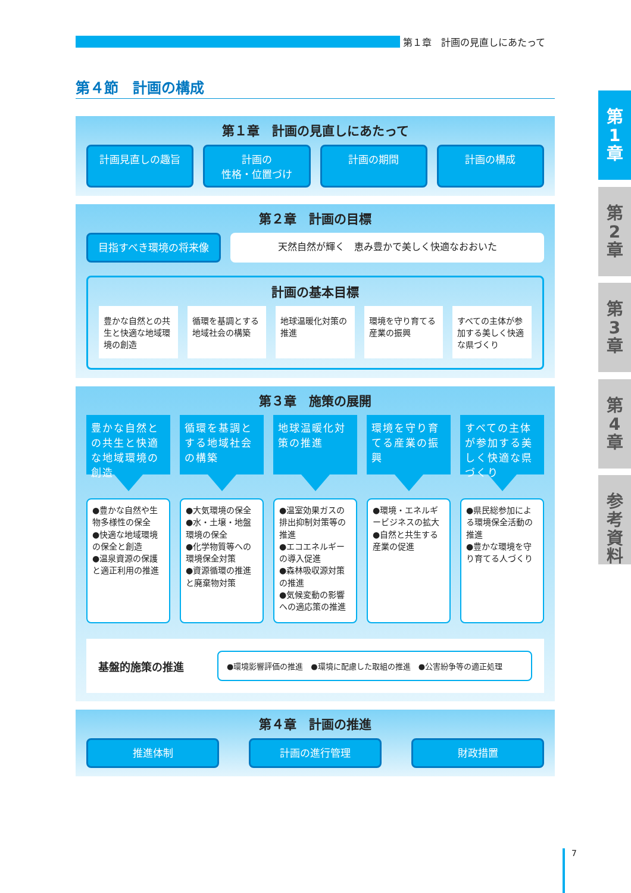第１章　計画の見直しにあたって
第４節　計画の構成
第１章　計画の見直しにあたって
計画見直しの趣旨 計画の
性格・位置づけ
計画の期間 計画の構成
第２章　計画の目標
目指すべき環境の将来像 天然自然が輝く　恵み豊かで美しく快適なおおいた
計画の基本目標
豊かな自然との共生と快適な地域環境の創造
循環を基調とする地域社会の構築 地球温暖化対策の推進 環境を守り育てる産業の振興 すべての主体が参加する美しく快適な県づくり
第３章　施策の展開
豊かな自然との共生と快適な地域環境の創造
●豊かな自然や生物多様性の保全
●快適な地域環境の保全と創造
●温泉資源の保護と適正利用の推進
循環を基調とする地域社会の構築
●大気環境の保全
●水・土壌・地盤環境の保全
●化学物質等への環境保全対策
●資源循環の推進と廃棄物対策
地球温暖化対策の推進
●温室効果ガスの排出抑制対策等の推進
●エコエネルギーの導入促進
●森林吸収源対策の推進
●気候変動の影響への適応策の推進
環境を守り育てる産業の振興
●環境・エネルギービジネスの拡大
●自然と共生する産業の促進
すべての主体が参加する美しく快適な県づくり
●県民総参加による環境保全活動の推進
●豊かな環境を守り育てる人づくり
基盤的施策の推進
●環境影響評価の推進　●環境に配慮した取組の推進　●公害紛争等の適正処理
第４章　計画の推進
推進体制 計画の進行管理 財政措置
第
1
章
第
2
章
第
3
章
第
4
章
参
考
資
料
7